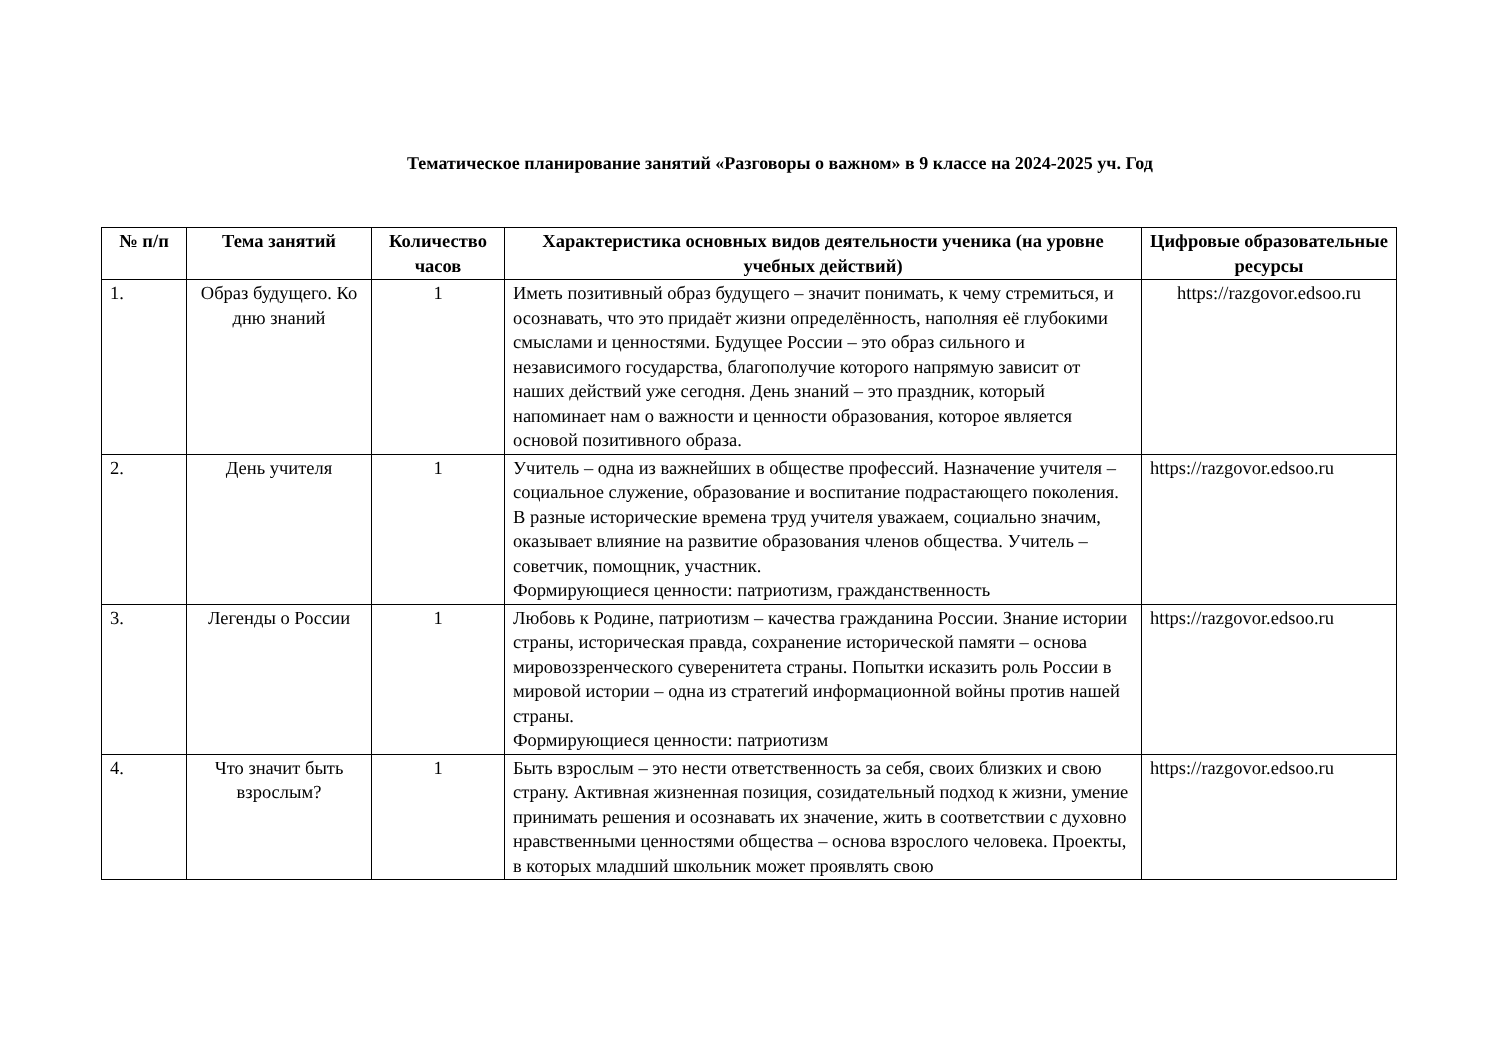Тематическое планирование занятий «Разговоры о важном» в 9 классе на 2024-2025 уч. Год
| № п/п | Тема занятий | Количество часов | Характеристика основных видов деятельности ученика (на уровне учебных действий) | Цифровые образовательные ресурсы |
| --- | --- | --- | --- | --- |
| 1. | Образ будущего. Ко дню знаний | 1 | Иметь позитивный образ будущего – значит понимать, к чему стремиться, и осознавать, что это придаёт жизни определённость, наполняя её глубокими смыслами и ценностями. Будущее России – это образ сильного и независимого государства, благополучие которого напрямую зависит от наших действий уже сегодня. День знаний – это праздник, который напоминает нам о важности и ценности образования, которое является основой позитивного образа. | https://razgovor.edsoo.ru |
| 2. | День учителя | 1 | Учитель – одна из важнейших в обществе профессий. Назначение учителя – социальное служение, образование и воспитание подрастающего поколения. В разные исторические времена труд учителя уважаем, социально значим, оказывает влияние на развитие образования членов общества. Учитель – советчик, помощник, участник. Формирующиеся ценности: патриотизм, гражданственность | https://razgovor.edsoo.ru |
| 3. | Легенды о России | 1 | Любовь к Родине, патриотизм – качества гражданина России. Знание истории страны, историческая правда, сохранение исторической памяти – основа мировоззренческого суверенитета страны. Попытки исказить роль России в мировой истории – одна из стратегий информационной войны против нашей страны. Формирующиеся ценности: патриотизм | https://razgovor.edsoo.ru |
| 4. | Что значит быть взрослым? | 1 | Быть взрослым – это нести ответственность за себя, своих близких и свою страну. Активная жизненная позиция, созидательный подход к жизни, умение принимать решения и осознавать их значение, жить в соответствии с духовно нравственными ценностями общества – основа взрослого человека. Проекты, в которых младший школьник может проявлять свою | https://razgovor.edsoo.ru |